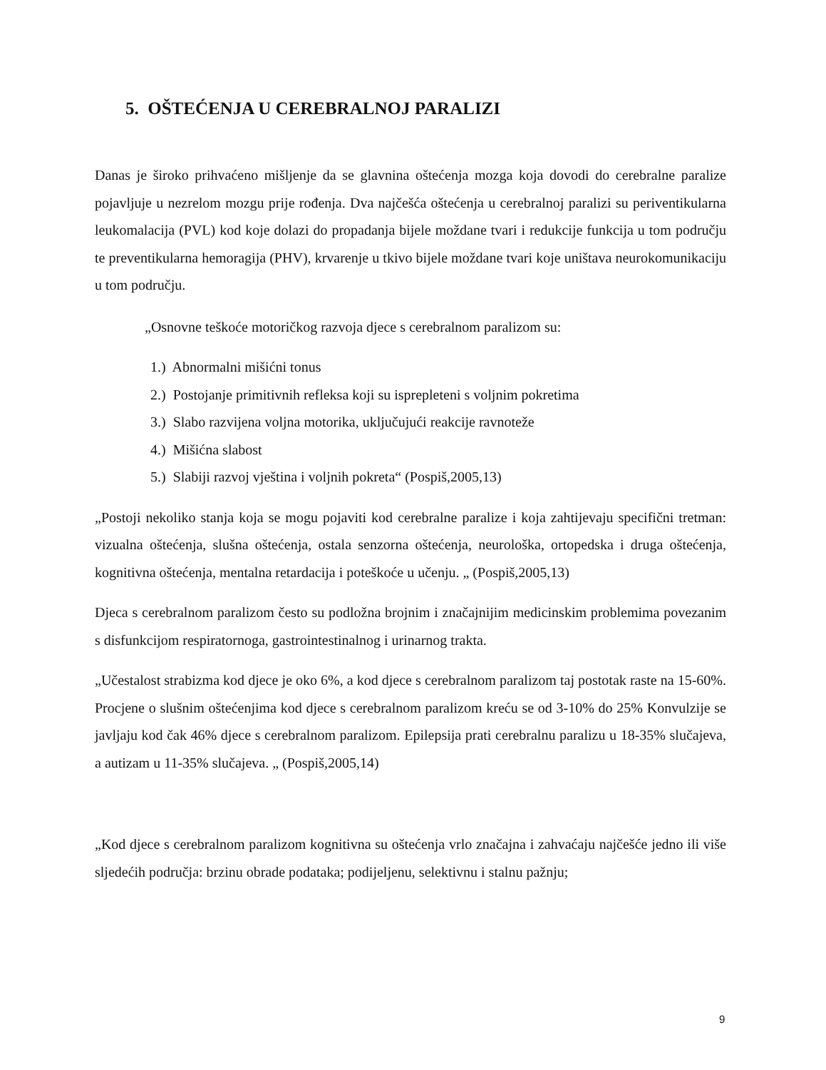5. OŠTEĆENJA U CEREBRALNOJ PARALIZI
Danas je široko prihvaćeno mišljenje da se glavnina oštećenja mozga koja dovodi do cerebralne paralize pojavljuje u nezrelom mozgu prije rođenja. Dva najčešća oštećenja u cerebralnoj paralizi su periventikularna leukomalacija (PVL) kod koje dolazi do propadanja bijele moždane tvari i redukcije funkcija u tom području te preventikularna hemoragija (PHV), krvarenje u tkivo bijele moždane tvari koje uništava neurokomunikaciju u tom području.
„Osnovne teškoće motoričkog razvoja djece s cerebralnom paralizom su:
1.) Abnormalni mišićni tonus
2.) Postojanje primitivnih refleksa koji su isprepleteni s voljnim pokretima
3.) Slabo razvijena voljna motorika, uključujući reakcije ravnoteže
4.) Mišićna slabost
5.) Slabiji razvoj vještina i voljnih pokreta“ (Pospiš,2005,13)
„Postoji nekoliko stanja koja se mogu pojaviti kod cerebralne paralize i koja zahtijevaju specifični tretman: vizualna oštećenja, slušna oštećenja, ostala senzorna oštećenja, neurološka, ortopedska i druga oštećenja, kognitivna oštećenja, mentalna retardacija i poteškoće u učenju. „ (Pospiš,2005,13)
Djeca s cerebralnom paralizom često su podložna brojnim i značajnijim medicinskim problemima povezanim s disfunkcijom respiratornoga, gastrointestinalnog i urinarnog trakta.
„Učestalost strabizma kod djece je oko 6%, a kod djece s cerebralnom paralizom taj postotak raste na 15-60%. Procjene o slušnim oštećenjima kod djece s cerebralnom paralizom kreću se od 3-10% do 25% Konvulzije se javljaju kod čak 46% djece s cerebralnom paralizom. Epilepsija prati cerebralnu paralizu u 18-35% slučajeva, a autizam u 11-35% slučajeva. „ (Pospiš,2005,14)
„Kod djece s cerebralnom paralizom kognitivna su oštećenja vrlo značajna i zahvaćaju najčešće jedno ili više sljedećih područja: brzinu obrade podataka; podijeljenu, selektivnu i stalnu pažnju;
9